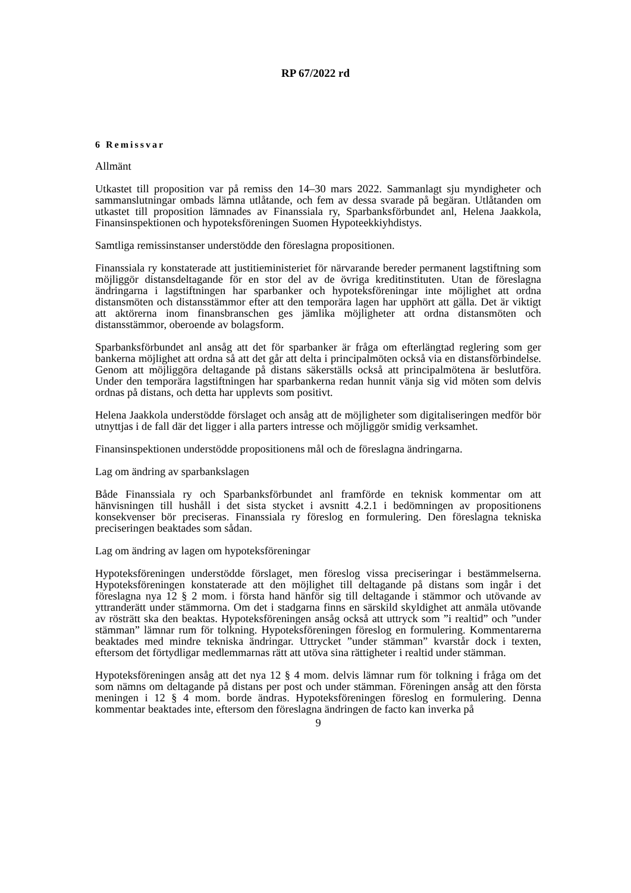RP 67/2022 rd
6 Remissvar
Allmänt
Utkastet till proposition var på remiss den 14–30 mars 2022. Sammanlagt sju myndigheter och sammanslutningar ombads lämna utlåtande, och fem av dessa svarade på begäran. Utlåtanden om utkastet till proposition lämnades av Finanssiala ry, Sparbanksförbundet anl, Helena Jaakkola, Finansinspektionen och hypoteksföreningen Suomen Hypoteekkiyhdistys.
Samtliga remissinstanser understödde den föreslagna propositionen.
Finanssiala ry konstaterade att justitieministeriet för närvarande bereder permanent lagstiftning som möjliggör distansdeltagande för en stor del av de övriga kreditinstituten. Utan de föreslagna ändringarna i lagstiftningen har sparbanker och hypoteksföreningar inte möjlighet att ordna distansmöten och distansstämmor efter att den temporära lagen har upphört att gälla. Det är viktigt att aktörerna inom finansbranschen ges jämlika möjligheter att ordna distansmöten och distansstämmor, oberoende av bolagsform.
Sparbanksförbundet anl ansåg att det för sparbanker är fråga om efterlängtad reglering som ger bankerna möjlighet att ordna så att det går att delta i principalmöten också via en distansförbindelse. Genom att möjliggöra deltagande på distans säkerställs också att principalmötena är beslutföra. Under den temporära lagstiftningen har sparbankerna redan hunnit vänja sig vid möten som delvis ordnas på distans, och detta har upplevts som positivt.
Helena Jaakkola understödde förslaget och ansåg att de möjligheter som digitaliseringen medför bör utnyttjas i de fall där det ligger i alla parters intresse och möjliggör smidig verksamhet.
Finansinspektionen understödde propositionens mål och de föreslagna ändringarna.
Lag om ändring av sparbankslagen
Både Finanssiala ry och Sparbanksförbundet anl framförde en teknisk kommentar om att hänvisningen till hushåll i det sista stycket i avsnitt 4.2.1 i bedömningen av propositionens konsekvenser bör preciseras. Finanssiala ry föreslog en formulering. Den föreslagna tekniska preciseringen beaktades som sådan.
Lag om ändring av lagen om hypoteksföreningar
Hypoteksföreningen understödde förslaget, men föreslog vissa preciseringar i bestämmelserna. Hypoteksföreningen konstaterade att den möjlighet till deltagande på distans som ingår i det föreslagna nya 12 § 2 mom. i första hand hänför sig till deltagande i stämmor och utövande av yttranderätt under stämmorna. Om det i stadgarna finns en särskild skyldighet att anmäla utövande av rösträtt ska den beaktas. Hypoteksföreningen ansåg också att uttryck som ”i realtid” och ”under stämman” lämnar rum för tolkning. Hypoteksföreningen föreslog en formulering. Kommentarerna beaktades med mindre tekniska ändringar. Uttrycket ”under stämman” kvarstår dock i texten, eftersom det förtydligar medlemmarnas rätt att utöva sina rättigheter i realtid under stämman.
Hypoteksföreningen ansåg att det nya 12 § 4 mom. delvis lämnar rum för tolkning i fråga om det som nämns om deltagande på distans per post och under stämman. Föreningen ansåg att den första meningen i 12 § 4 mom. borde ändras. Hypoteksföreningen föreslog en formulering. Denna kommentar beaktades inte, eftersom den föreslagna ändringen de facto kan inverka på
9